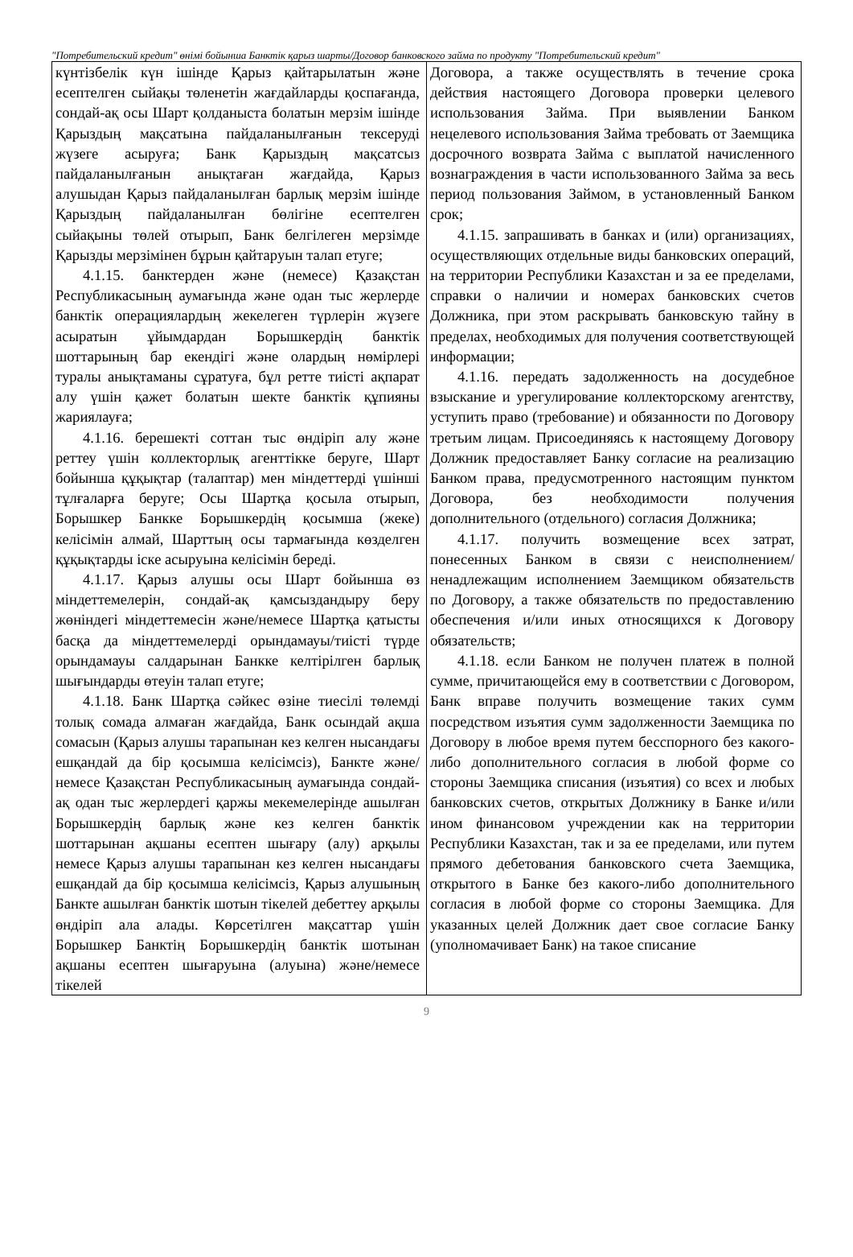"Потребительский кредит" өнімі бойынша Банктік қарыз шарты/Договор банковского займа по продукту "Потребительский кредит"
| күнтізбелік күн ішінде Қарыз қайтарылатын және есептелген сыйақы төленетін жағдайларды қоспағанда, сондай-ақ осы Шарт қолданыста болатын мерзім ішінде Қарыздың мақсатына пайдаланылғанын тексеруді жүзеге асыруға; Банк Қарыздың мақсатсыз пайдаланылғанын анықтаған жағдайда, Қарыз алушыдан Қарыз пайдаланылған барлық мерзім ішінде Қарыздың пайдаланылған бөлігіне есептелген сыйақыны төлей отырып, Банк белгілеген мерзімде Қарызды мерзімінен бұрын қайтаруын талап етуге; 4.1.15. банктерден және (немесе) Қазақстан Республикасының аумағында және одан тыс жерлерде банктік операциялардың жекелеген түрлерін жүзеге асыратын ұйымдардан Борышкердің банктік шоттарының бар екендігі және олардың нөмірлері туралы анықтаманы сұратуға, бұл ретте тиісті ақпарат алу үшін қажет болатын шекте банктік құпияны жариялауға; 4.1.16. берешекті соттан тыс өндіріп алу және реттеу үшін коллекторлық агенттікке беруге, Шарт бойынша құқықтар (талаптар) мен міндеттерді үшінші тұлғаларға беруге; Осы Шартқа қосыла отырып, Борышкер Банкке Борышкердің қосымша (жеке) келісімін алмай, Шарттың осы тармағында көзделген құқықтарды іске асыруына келісімін береді. 4.1.17. Қарыз алушы осы Шарт бойынша өз міндеттемелерін, сондай-ақ қамсыздандыру беру жөніндегі міндеттемесін және/немесе Шартқа қатысты басқа да міндеттемелерді орындамауы/тиісті түрде орындамауы салдарынан Банкке келтірілген барлық шығындарды өтеуін талап етуге; 4.1.18. Банк Шартқа сәйкес өзіне тиесілі төлемді толық сомада алмаған жағдайда, Банк осындай ақша сомасын (Қарыз алушы тарапынан кез келген нысандағы ешқандай да бір қосымша келісімсіз), Банкте және/немесе Қазақстан Республикасының аумағында сондай-ақ одан тыс жерлердегі қаржы мекемелерінде ашылған Борышкердің барлық және кез келген банктік шоттарынан ақшаны есептен шығару (алу) арқылы немесе Қарыз алушы тарапынан кез келген нысандағы ешқандай да бір қосымша келісімсіз, Қарыз алушының Банкте ашылған банктік шотын тікелей дебеттеу арқылы өндіріп ала алады. Көрсетілген мақсаттар үшін Борышкер Банктің Борышкердің банктік шотынан ақшаны есептен шығаруына (алуына) және/немесе тікелей | Договора, а также осуществлять в течение срока действия настоящего Договора проверки целевого использования Займа. При выявлении Банком нецелевого использования Займа требовать от Заемщика досрочного возврата Займа с выплатой начисленного вознаграждения в части использованного Займа за весь период пользования Займом, в установленный Банком срок; 4.1.15. запрашивать в банках и (или) организациях, осуществляющих отдельные виды банковских операций, на территории Республики Казахстан и за ее пределами, справки о наличии и номерах банковских счетов Должника, при этом раскрывать банковскую тайну в пределах, необходимых для получения соответствующей информации; 4.1.16. передать задолженность на досудебное взыскание и урегулирование коллекторскому агентству, уступить право (требование) и обязанности по Договору третьим лицам. Присоединяясь к настоящему Договору Должник предоставляет Банку согласие на реализацию Банком права, предусмотренного настоящим пунктом Договора, без необходимости получения дополнительного (отдельного) согласия Должника; 4.1.17. получить возмещение всех затрат, понесенных Банком в связи с неисполнением/ненадлежащим исполнением Заемщиком обязательств по Договору, а также обязательств по предоставлению обеспечения и/или иных относящихся к Договору обязательств; 4.1.18. если Банком не получен платеж в полной сумме, причитающейся ему в соответствии с Договором, Банк вправе получить возмещение таких сумм посредством изъятия сумм задолженности Заемщика по Договору в любое время путем бесспорного без какого-либо дополнительного согласия в любой форме со стороны Заемщика списания (изъятия) со всех и любых банковских счетов, открытых Должнику в Банке и/или ином финансовом учреждении как на территории Республики Казахстан, так и за ее пределами, или путем прямого дебетования банковского счета Заемщика, открытого в Банке без какого-либо дополнительного согласия в любой форме со стороны Заемщика. Для указанных целей Должник дает свое согласие Банку (уполномачивает Банк) на такое списание |
9